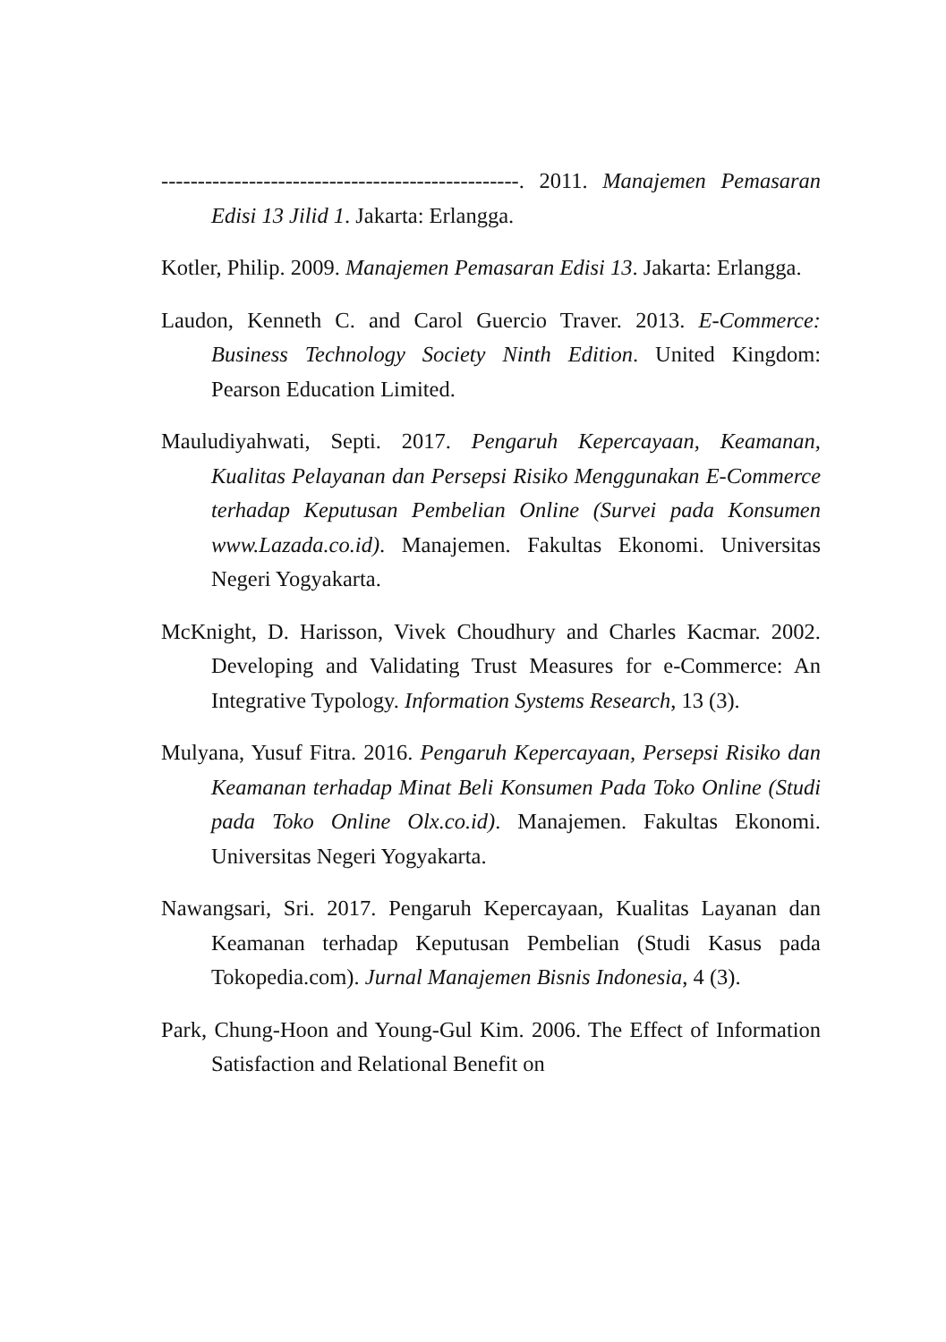-------------------------------------------------. 2011. Manajemen Pemasaran Edisi 13 Jilid 1. Jakarta: Erlangga.
Kotler, Philip. 2009. Manajemen Pemasaran Edisi 13. Jakarta: Erlangga.
Laudon, Kenneth C. and Carol Guercio Traver. 2013. E-Commerce: Business Technology Society Ninth Edition. United Kingdom: Pearson Education Limited.
Mauludiyahwati, Septi. 2017. Pengaruh Kepercayaan, Keamanan, Kualitas Pelayanan dan Persepsi Risiko Menggunakan E-Commerce terhadap Keputusan Pembelian Online (Survei pada Konsumen www.Lazada.co.id). Manajemen. Fakultas Ekonomi. Universitas Negeri Yogyakarta.
McKnight, D. Harisson, Vivek Choudhury and Charles Kacmar. 2002. Developing and Validating Trust Measures for e-Commerce: An Integrative Typology. Information Systems Research, 13 (3).
Mulyana, Yusuf Fitra. 2016. Pengaruh Kepercayaan, Persepsi Risiko dan Keamanan terhadap Minat Beli Konsumen Pada Toko Online (Studi pada Toko Online Olx.co.id). Manajemen. Fakultas Ekonomi. Universitas Negeri Yogyakarta.
Nawangsari, Sri. 2017. Pengaruh Kepercayaan, Kualitas Layanan dan Keamanan terhadap Keputusan Pembelian (Studi Kasus pada Tokopedia.com). Jurnal Manajemen Bisnis Indonesia, 4 (3).
Park, Chung-Hoon and Young-Gul Kim. 2006. The Effect of Information Satisfaction and Relational Benefit on